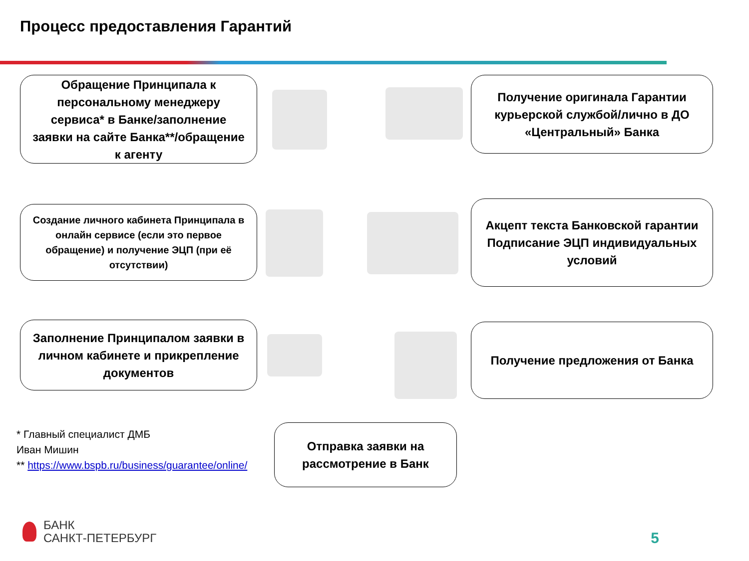Процесс предоставления Гарантий
Обращение Принципала к персональному менеджеру сервиса* в Банке/заполнение заявки на сайте Банка**/обращение к агенту
Получение оригинала Гарантии курьерской службой/лично в ДО «Центральный» Банка
Создание личного кабинета Принципала в онлайн сервисе (если это первое обращение) и получение ЭЦП (при её отсутствии)
Акцепт текста Банковской гарантии Подписание ЭЦП индивидуальных условий
Заполнение Принципалом заявки в личном кабинете и прикрепление документов
Получение предложения от Банка
Отправка заявки на рассмотрение в Банк
* Главный специалист ДМБ
Иван Мишин
** https://www.bspb.ru/business/guarantee/online/
БАНК
САНКТ-ПЕТЕРБУРГ
5